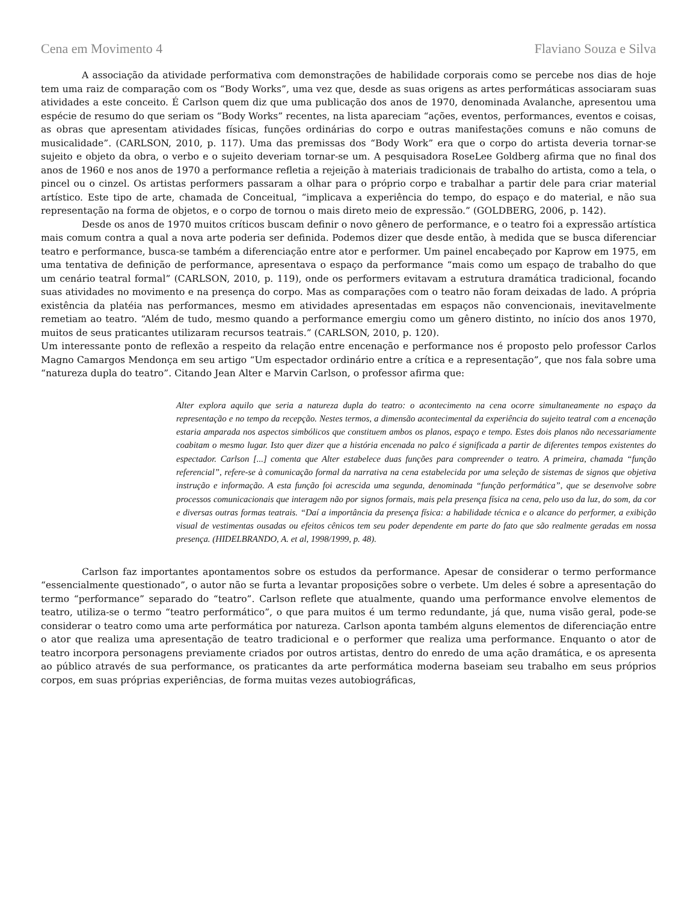Cena em Movimento 4 Flaviano Souza e Silva
A associação da atividade performativa com demonstrações de habilidade corporais como se percebe nos dias de hoje tem uma raiz de comparação com os “Body Works”, uma vez que, desde as suas origens as artes performáticas associaram suas atividades a este conceito. É Carlson quem diz que uma publicação dos anos de 1970, denominada Avalanche, apresentou uma espécie de resumo do que seriam os “Body Works” recentes, na lista apareciam “ações, eventos, performances, eventos e coisas, as obras que apresentam atividades físicas, funções ordinárias do corpo e outras manifestações comuns e não comuns de musicalidade”. (CARLSON, 2010, p. 117). Uma das premissas dos “Body Work” era que o corpo do artista deveria tornar-se sujeito e objeto da obra, o verbo e o sujeito deveriam tornar-se um. A pesquisadora RoseLee Goldberg afirma que no final dos anos de 1960 e nos anos de 1970 a performance refletia a rejeição à materiais tradicionais de trabalho do artista, como a tela, o pincel ou o cinzel. Os artistas performers passaram a olhar para o próprio corpo e trabalhar a partir dele para criar material artístico. Este tipo de arte, chamada de Conceitual, “implicava a experiência do tempo, do espaço e do material, e não sua representação na forma de objetos, e o corpo de tornou o mais direto meio de expressão.” (GOLDBERG, 2006, p. 142).
Desde os anos de 1970 muitos críticos buscam definir o novo gênero de performance, e o teatro foi a expressão artística mais comum contra a qual a nova arte poderia ser definida. Podemos dizer que desde então, à medida que se busca diferenciar teatro e performance, busca-se também a diferenciação entre ator e performer. Um painel encabeçado por Kaprow em 1975, em uma tentativa de definição de performance, apresentava o espaço da performance “mais como um espaço de trabalho do que um cenário teatral formal” (CARLSON, 2010, p. 119), onde os performers evitavam a estrutura dramática tradicional, focando suas atividades no movimento e na presença do corpo. Mas as comparações com o teatro não foram deixadas de lado. A própria existência da platéia nas performances, mesmo em atividades apresentadas em espaços não convencionais, inevitavelmente remetiam ao teatro. “Além de tudo, mesmo quando a performance emergiu como um gênero distinto, no início dos anos 1970, muitos de seus praticantes utilizaram recursos teatrais.” (CARLSON, 2010, p. 120).
Um interessante ponto de reflexão a respeito da relação entre encenação e performance nos é proposto pelo professor Carlos Magno Camargos Mendonça em seu artigo “Um espectador ordinário entre a crítica e a representação”, que nos fala sobre uma “natureza dupla do teatro”. Citando Jean Alter e Marvin Carlson, o professor afirma que:
Alter explora aquilo que seria a natureza dupla do teatro: o acontecimento na cena ocorre simultaneamente no espaço da representação e no tempo da recepção. Nestes termos, a dimensão acontecimental da experiência do sujeito teatral com a encenação estaria amparada nos aspectos simbólicos que constituem ambos os planos, espaço e tempo. Estes dois planos não necessariamente coabitam o mesmo lugar. Isto quer dizer que a história encenada no palco é significada a partir de diferentes tempos existentes do espectador. Carlson [...] comenta que Alter estabelece duas funções para compreender o teatro. A primeira, chamada “função referencial”, refere-se à comunicação formal da narrativa na cena estabelecida por uma seleção de sistemas de signos que objetiva instrução e informação. A esta função foi acrescida uma segunda, denominada “função performática”, que se desenvolve sobre processos comunicacionais que interagem não por signos formais, mais pela presença física na cena, pelo uso da luz, do som, da cor e diversas outras formas teatrais. “Daí a importância da presença física: a habilidade técnica e o alcance do performer, a exibição visual de vestimentas ousadas ou efeitos cênicos tem seu poder dependente em parte do fato que são realmente geradas em nossa presença. (HIDELBRANDO, A. et al, 1998/1999, p. 48).
Carlson faz importantes apontamentos sobre os estudos da performance. Apesar de considerar o termo performance “essencialmente questionado”, o autor não se furta a levantar proposições sobre o verbete. Um deles é sobre a apresentação do termo “performance” separado do “teatro”. Carlson reflete que atualmente, quando uma performance envolve elementos de teatro, utiliza-se o termo “teatro performático”, o que para muitos é um termo redundante, já que, numa visão geral, pode-se considerar o teatro como uma arte performática por natureza. Carlson aponta também alguns elementos de diferenciação entre o ator que realiza uma apresentação de teatro tradicional e o performer que realiza uma performance. Enquanto o ator de teatro incorpora personagens previamente criados por outros artistas, dentro do enredo de uma ação dramática, e os apresenta ao público através de sua performance, os praticantes da arte performática moderna baseiam seu trabalho em seus próprios corpos, em suas próprias experiências, de forma muitas vezes autobiográficas,